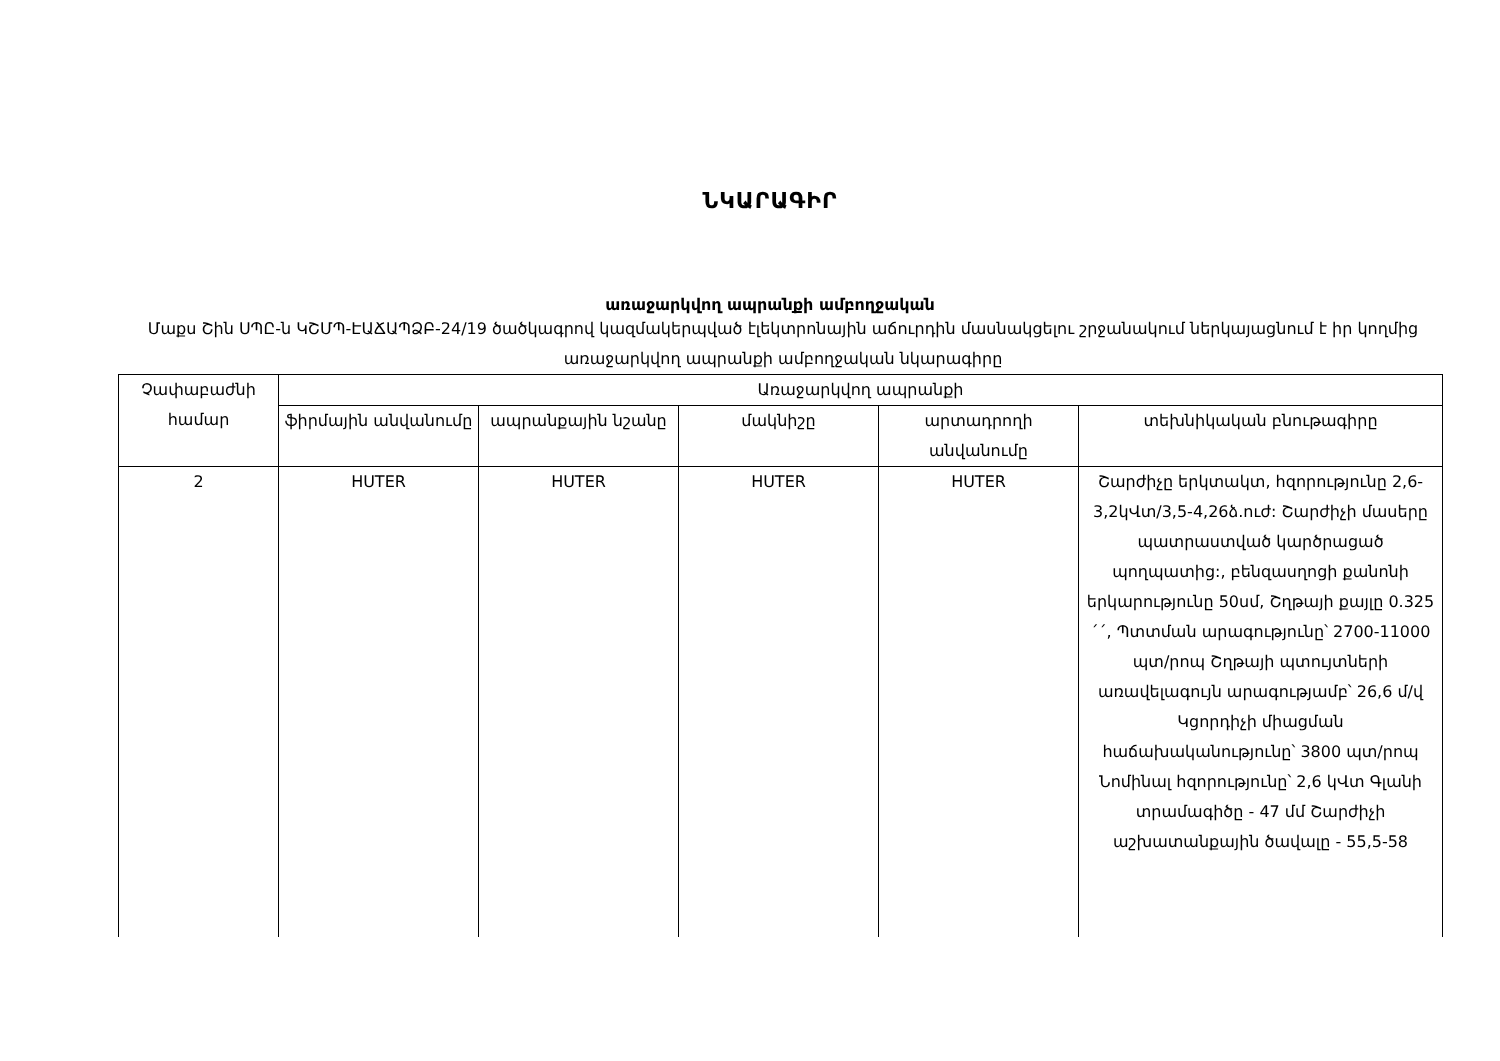ՆԿԱՐԱԳԻՐ
առաջարկվող ապրանքի ամբողջական
Մաքս Շին ՍՊԸ-ն ԿՇՄՊ-ԷԱՃԱՊՁԲ-24/19 ծածկագրով կազմակերպված էլեկտրոնային աճուրդին մասնակցելու շրջանակում ներկայացնում է իր կողմից առաջարկվող ապրանքի ամբողջական նկարագիրը
| Չափաբաժնի համար | Առաջարկվող ապրանքի | | | | |
| --- | --- | --- | --- | --- | --- |
| | ֆիրմային անվանումը | ապրանքային նշանը | մակնիշը | արտադրողի անվանումը | տեխնիկական բնութագիրը |
| 2 | HUTER | HUTER | HUTER | HUTER | Շարժիչը երկտակտ, հզորությունը 2,6-3,2կՎտ/3,5-4,26ձ.ուժ: Շարժիչի մասերը պատրաստված կարծրացած պողպատից:, բենզասղոցի քանոնի երկարությունը 50սմ, Շղթայի քայլը 0.325´´, Պտտման արագությունը՝ 2700-11000 պտ/րոպ Շղթայի պտույտների առավելագույն արագությամբ՝ 26,6 մ/վ Կցորդիչի միացման հաճախականությունը՝ 3800 պտ/րոպ Նոմինալ հզորությունը՝ 2,6 կՎտ Գլանի տրամագիծը - 47 մմ Շարժիչի աշխատանքային ծավալը - 55,5-58 |